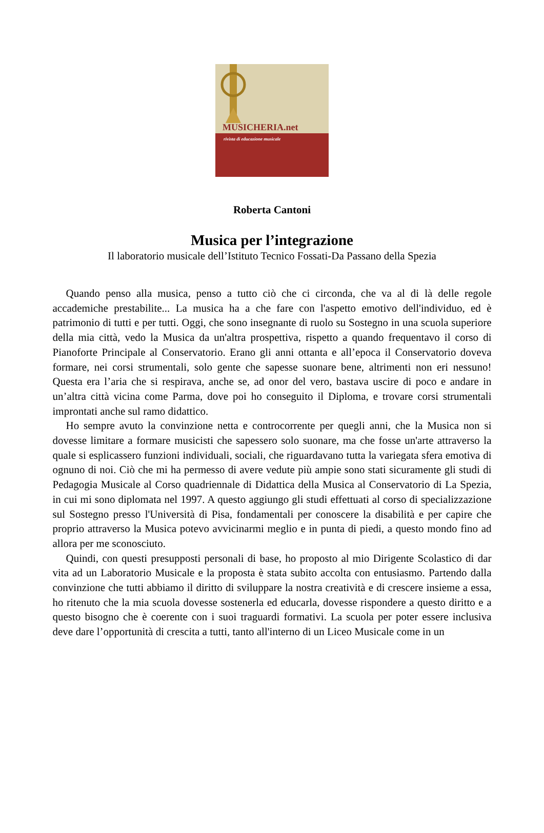MUSICHERIA.net
rivista di educazione musicale
Roberta Cantoni
Musica per l’integrazione
Il laboratorio musicale dell’Istituto Tecnico Fossati-Da Passano della Spezia
Quando penso alla musica, penso a tutto ciò che ci circonda, che va al di là delle regole accademiche prestabilite... La musica ha a che fare con l'aspetto emotivo dell'individuo, ed è patrimonio di tutti e per tutti. Oggi, che sono insegnante di ruolo su Sostegno in una scuola superiore della mia città, vedo la Musica da un'altra prospettiva, rispetto a quando frequentavo il corso di Pianoforte Principale al Conservatorio. Erano gli anni ottanta e all’epoca il Conservatorio doveva formare, nei corsi strumentali, solo gente che sapesse suonare bene, altrimenti non eri nessuno! Questa era l’aria che si respirava, anche se, ad onor del vero, bastava uscire di poco e andare in un’altra città vicina come Parma, dove poi ho conseguito il Diploma, e trovare corsi strumentali improntati anche sul ramo didattico.
Ho sempre avuto la convinzione netta e controcorrente per quegli anni, che la Musica non si dovesse limitare a formare musicisti che sapessero solo suonare, ma che fosse un'arte attraverso la quale si esplicassero funzioni individuali, sociali, che riguardavano tutta la variegata sfera emotiva di ognuno di noi. Ciò che mi ha permesso di avere vedute più ampie sono stati sicuramente gli studi di Pedagogia Musicale al Corso quadriennale di Didattica della Musica al Conservatorio di La Spezia, in cui mi sono diplomata nel 1997. A questo aggiungo gli studi effettuati al corso di specializzazione sul Sostegno presso l'Università di Pisa, fondamentali per conoscere la disabilità e per capire che proprio attraverso la Musica potevo avvicinarmi meglio e in punta di piedi, a questo mondo fino ad allora per me sconosciuto.
Quindi, con questi presupposti personali di base, ho proposto al mio Dirigente Scolastico di dar vita ad un Laboratorio Musicale e la proposta è stata subito accolta con entusiasmo. Partendo dalla convinzione che tutti abbiamo il diritto di sviluppare la nostra creatività e di crescere insieme a essa, ho ritenuto che la mia scuola dovesse sostenerla ed educarla, dovesse rispondere a questo diritto e a questo bisogno che è coerente con i suoi traguardi formativi. La scuola per poter essere inclusiva deve dare l’opportunità di crescita a tutti, tanto all'interno di un Liceo Musicale come in un